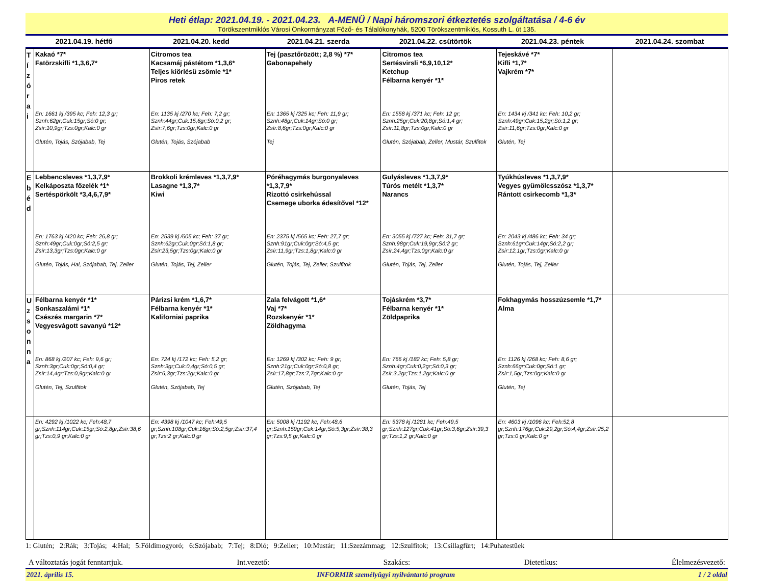Heti étlap: 2021.04.19. - 2021.04.23. A-MENÜ / Napi háromszori étkeztetés szolgáltatása / 4-6 év
Törökszentmiklós Városi Önkormányzat Főző- és Tálalókonyhák, 5200 Törökszentmiklós, Kossuth L. út 135.
| 2021.04.19. hétfő | 2021.04.20. kedd | 2021.04.21. szerda | 2021.04.22. csütörtök | 2021.04.23. péntek | 2021.04.24. szombat |
| --- | --- | --- | --- | --- | --- |
| T í z ó r a i | Kakaó *7* Fatörzskifli *1,3,6,7* En: 1661 kj /395 kc; Feh: 12,3 gr; Sznh:62gr;Cuk:15gr;Só:0 gr; Zsír:10,9gr;Tzs:0gr;Kalc:0 gr Glutén, Tojás, Szójabab, Tej | Citromos tea Kacsamáj pástétom *1,3,6* Teljes kiörlésü zsömle *1* Piros retek En: 1135 kj /270 kc; Feh: 7,2 gr; Sznh:44gr;Cuk:15,6gr;Só:0,2 gr; Zsír:7,6gr;Tzs:0gr;Kalc:0 gr Glutén, Tojás, Szójabab | Tej (pasztőrözött; 2,8 %) *7* Gabonapehely En: 1365 kj /325 kc; Feh: 11,9 gr; Sznh:48gr;Cuk:14gr;Só:0 gr; Zsír:8,6gr;Tzs:0gr;Kalc:0 gr Tej | Citromos tea Sertésvirsli *6,9,10,12* Ketchup Félbarna kenyér *1* En: 1558 kj /371 kc; Feh: 12 gr; Sznh:25gr;Cuk:20,8gr;Só:1,4 gr; Zsír:11,8gr;Tzs:0gr;Kalc:0 gr Glutén, Szójabab, Zeller, Mustár, Szulfitok | Tejeskávé *7* Kifli *1,7* Vajkrém *7* En: 1434 kj /341 kc; Feh: 10,2 gr; Sznh:49gr;Cuk:15,2gr;Só:1,2 gr; Zsír:11,6gr;Tzs:0gr;Kalc:0 gr Glutén, Tej | |
| E b é d | Lebbencsleves *1,3,7,9* Kelkáposzta főzelék *1* Sertéspörkölt *3,4,6,7,9* En: 1763 kj /420 kc; Feh: 26,8 gr; Sznh:49gr;Cuk:0gr;Só:2,5 gr; Zsír:13,3gr;Tzs:0gr;Kalc:0 gr Glutén, Tojás, Hal, Szójabab, Tej, Zeller | Brokkoli krémleves *1,3,7,9* Lasagne *1,3,7* Kiwi En: 2539 kj /605 kc; Feh: 37 gr; Sznh:62gr;Cuk:0gr;Só:1,8 gr; Zsír:23,5gr;Tzs:0gr;Kalc:0 gr Glutén, Tojás, Tej, Zeller | Póréhagymás burgonyaleves *1,3,7,9* Rizottó csirkehússal Csemege uborka édesítővel *12* En: 2375 kj /565 kc; Feh: 27,7 gr; Sznh:91gr;Cuk:0gr;Só:4,5 gr; Zsír:11,9gr;Tzs:1,8gr;Kalc:0 gr Glutén, Tojás, Tej, Zeller, Szulfitok | Gulyásleves *1,3,7,9* Túrós metélt *1,3,7* Narancs En: 3055 kj /727 kc; Feh: 31,7 gr; Sznh:98gr;Cuk:19,9gr;Só:2 gr; Zsír:24,4gr;Tzs:0gr;Kalc:0 gr Glutén, Tojás, Tej, Zeller | Tyúkhúsleves *1,3,7,9* Vegyes gyümölcsszósz *1,3,7* Rántott csirkecomb *1,3* En: 2043 kj /486 kc; Feh: 34 gr; Sznh:61gr;Cuk:14gr;Só:2,2 gr; Zsír:12,1gr;Tzs:0gr;Kalc:0 gr Glutén, Tojás, Tej, Zeller | |
| U z s o n n a | Félbarna kenyér *1* Sonkaszalámi *1* Csészés margarin *7* Vegyesvágott savanyú *12* En: 868 kj /207 kc; Feh: 9,6 gr; Sznh:3gr;Cuk:0gr;Só:0,4 gr; Zsír:14,4gr;Tzs:0,9gr;Kalc:0 gr Glutén, Tej, Szulfitok | Párizsi krém *1,6,7* Félbarna kenyér *1* Kaliforniai paprika En: 724 kj /172 kc; Feh: 5,2 gr; Sznh:3gr;Cuk:0,4gr;Só:0,5 gr; Zsír:6,3gr;Tzs:2gr;Kalc:0 gr Glutén, Szójabab, Tej | Zala felvágott *1,6* Vaj *7* Rozskenyér *1* Zöldhagyma En: 1269 kj /302 kc; Feh: 9 gr; Sznh:21gr;Cuk:0gr;Só:0,8 gr; Zsír:17,8gr;Tzs:7,7gr;Kalc:0 gr Glutén, Szójabab, Tej | Tojáskrém *3,7* Félbarna kenyér *1* Zöldpaprika En: 766 kj /182 kc; Feh: 5,8 gr; Sznh:4gr;Cuk:0,2gr;Só:0,3 gr; Zsír:3,2gr;Tzs:1,2gr;Kalc:0 gr Glutén, Tojás, Tej | Fokhagymás hosszúzsemle *1,7* Alma En: 1126 kj /268 kc; Feh: 8,6 gr; Sznh:66gr;Cuk:0gr;Só:1 gr; Zsír:1,5gr;Tzs:0gr;Kalc:0 gr Glutén, Tej | |
| | En: 4292 kj /1022 kc; Feh:48,7 gr;Sznh:114gr;Cuk:15gr;Só:2,8gr;Zsír:38,6 gr;Tzs:0,9 gr;Kalc:0 gr | En: 4398 kj /1047 kc; Feh:49,5 gr;Sznh:108gr;Cuk:16gr;Só:2,5gr;Zsír:37,4 gr;Tzs:2 gr;Kalc:0 gr | En: 5008 kj /1192 kc; Feh:48,6 gr;Sznh:159gr;Cuk:14gr;Só:5,3gr;Zsír:38,3 gr;Tzs:9,5 gr;Kalc:0 gr | En: 5378 kj /1281 kc; Feh:49,5 gr;Sznh:127gr;Cuk:41gr;Só:3,6gr;Zsír:39,3 gr;Tzs:1,2 gr;Kalc:0 gr | En: 4603 kj /1096 kc; Feh:52,8 gr;Sznh:176gr;Cuk:29,2gr;Só:4,4gr;Zsír:25,2 gr;Tzs:0 gr;Kalc:0 gr | |
1: Glutén; 2:Rák; 3:Tojás; 4:Hal; 5:Földimogyoró; 6:Szójabab; 7:Tej; 8:Dió; 9:Zeller; 10:Mustár; 11:Szezámmag; 12:Szulfitok; 13:Csillagfürt; 14:Puhatestűek
A változtatás jogát fenntartjuk. Int.vezető: Szakács: Dietetikus: Élelmezésvezető:
2021. április 15. INFORMIR személyügyi nyilvántartó program 1 / 2 oldal